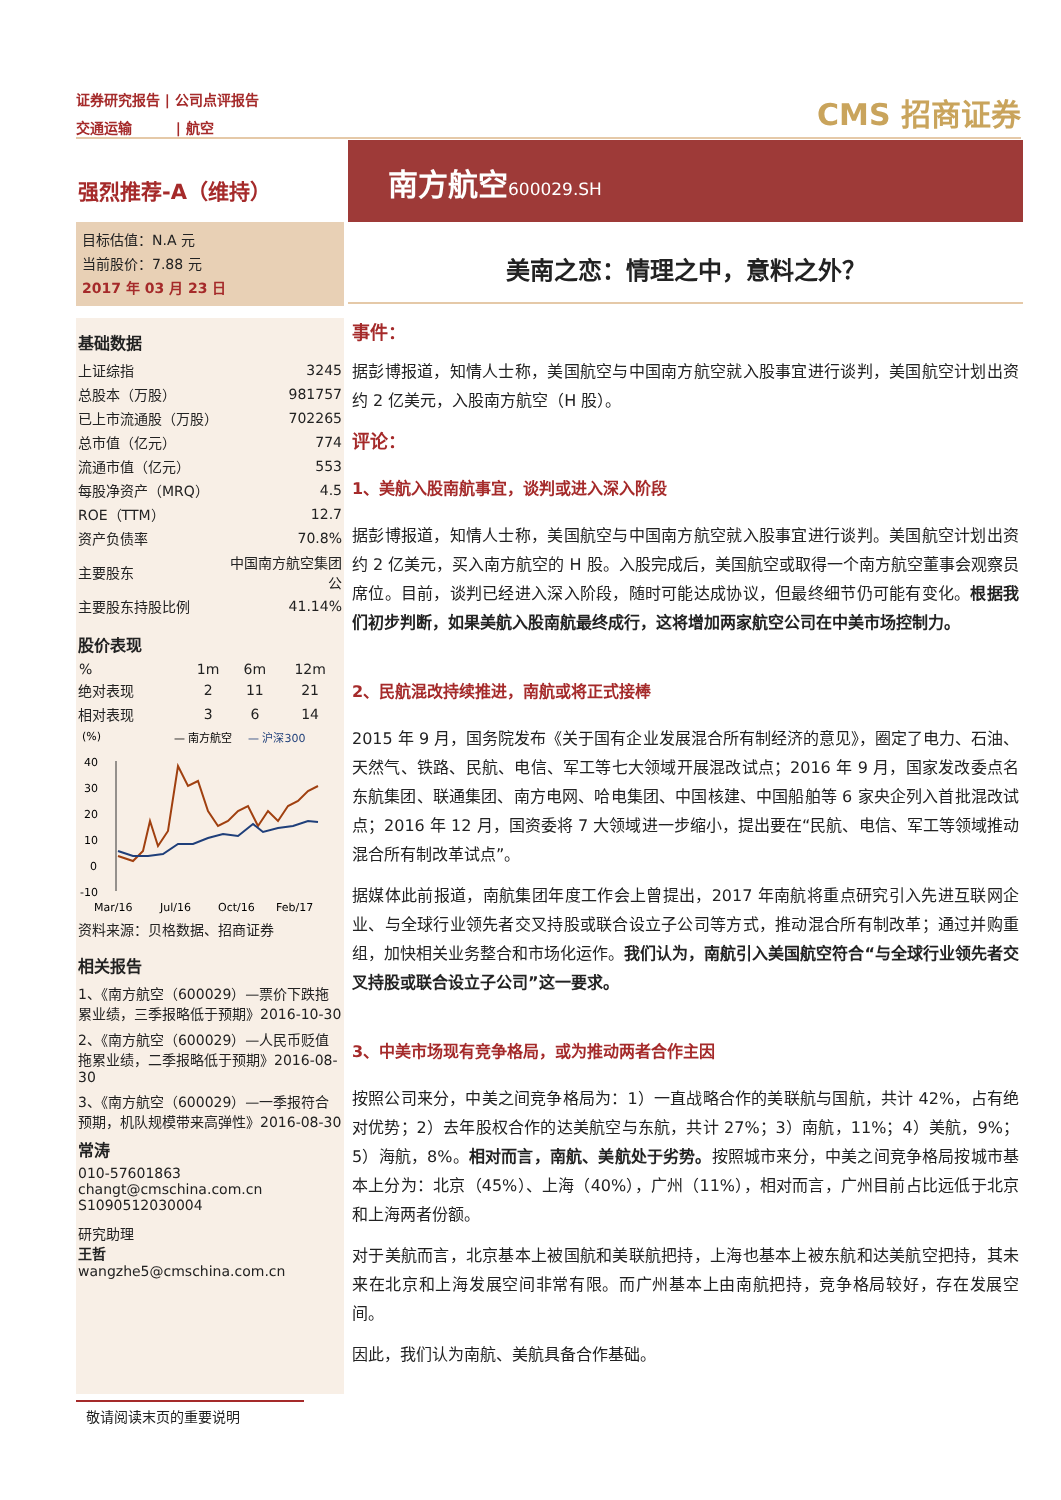证券研究报告 | 公司点评报告
交通运输 | 航空
CMS 招商证券
强烈推荐-A（维持）
目标估值：N.A 元
当前股价：7.88 元
2017 年 03 月 23 日
基础数据
| 上证综指 | 3245 |
| 总股本（万股） | 981757 |
| 已上市流通股（万股） | 702265 |
| 总市值（亿元） | 774 |
| 流通市值（亿元） | 553 |
| 每股净资产（MRQ） | 4.5 |
| ROE（TTM） | 12.7 |
| 资产负债率 | 70.8% |
| 主要股东 | 中国南方航空集团公 |
| 主要股东持股比例 | 41.14% |
股价表现
| % | 1m | 6m | 12m |
| --- | --- | --- | --- |
| 绝对表现 | 2 | 11 | 21 |
| 相对表现 | 3 | 6 | 14 |
(%)
— 南方航空
— 沪深300
40
30
20
10
0
-10
Mar/16
Jul/16
Oct/16
Feb/17
资料来源：贝格数据、招商证券
相关报告
1、《南方航空（600029）—票价下跌拖累业绩，三季报略低于预期》2016-10-30
2、《南方航空（600029）—人民币贬值拖累业绩，二季报略低于预期》2016-08-30
3、《南方航空（600029）—一季报符合预期，机队规模带来高弹性》2016-08-30
常涛
010-57601863
changt@cmschina.com.cn
S1090512030004
研究助理
王哲
wangzhe5@cmschina.com.cn
南方航空600029.SH
美南之恋：情理之中，意料之外？
事件：
据彭博报道，知情人士称，美国航空与中国南方航空就入股事宜进行谈判，美国航空计划出资约 2 亿美元，入股南方航空（H 股）。
评论：
1、美航入股南航事宜，谈判或进入深入阶段
据彭博报道，知情人士称，美国航空与中国南方航空就入股事宜进行谈判。美国航空计划出资约 2 亿美元，买入南方航空的 H 股。入股完成后，美国航空或取得一个南方航空董事会观察员席位。目前，谈判已经进入深入阶段，随时可能达成协议，但最终细节仍可能有变化。根据我们初步判断，如果美航入股南航最终成行，这将增加两家航空公司在中美市场控制力。
2、民航混改持续推进，南航或将正式接棒
2015 年 9 月，国务院发布《关于国有企业发展混合所有制经济的意见》，圈定了电力、石油、天然气、铁路、民航、电信、军工等七大领域开展混改试点；2016 年 9 月，国家发改委点名东航集团、联通集团、南方电网、哈电集团、中国核建、中国船舶等 6 家央企列入首批混改试点；2016 年 12 月，国资委将 7 大领域进一步缩小，提出要在“民航、电信、军工等领域推动混合所有制改革试点”。
据媒体此前报道，南航集团年度工作会上曾提出，2017 年南航将重点研究引入先进互联网企业、与全球行业领先者交叉持股或联合设立子公司等方式，推动混合所有制改革；通过并购重组，加快相关业务整合和市场化运作。我们认为，南航引入美国航空符合“与全球行业领先者交叉持股或联合设立子公司”这一要求。
3、中美市场现有竞争格局，或为推动两者合作主因
按照公司来分，中美之间竞争格局为：1）一直战略合作的美联航与国航，共计 42%，占有绝对优势；2）去年股权合作的达美航空与东航，共计 27%；3）南航，11%；4）美航，9%；5）海航，8%。相对而言，南航、美航处于劣势。按照城市来分，中美之间竞争格局按城市基本上分为：北京（45%）、上海（40%），广州（11%），相对而言，广州目前占比远低于北京和上海两者份额。
对于美航而言，北京基本上被国航和美联航把持，上海也基本上被东航和达美航空把持，其未来在北京和上海发展空间非常有限。而广州基本上由南航把持，竞争格局较好，存在发展空间。
因此，我们认为南航、美航具备合作基础。
敬请阅读末页的重要说明